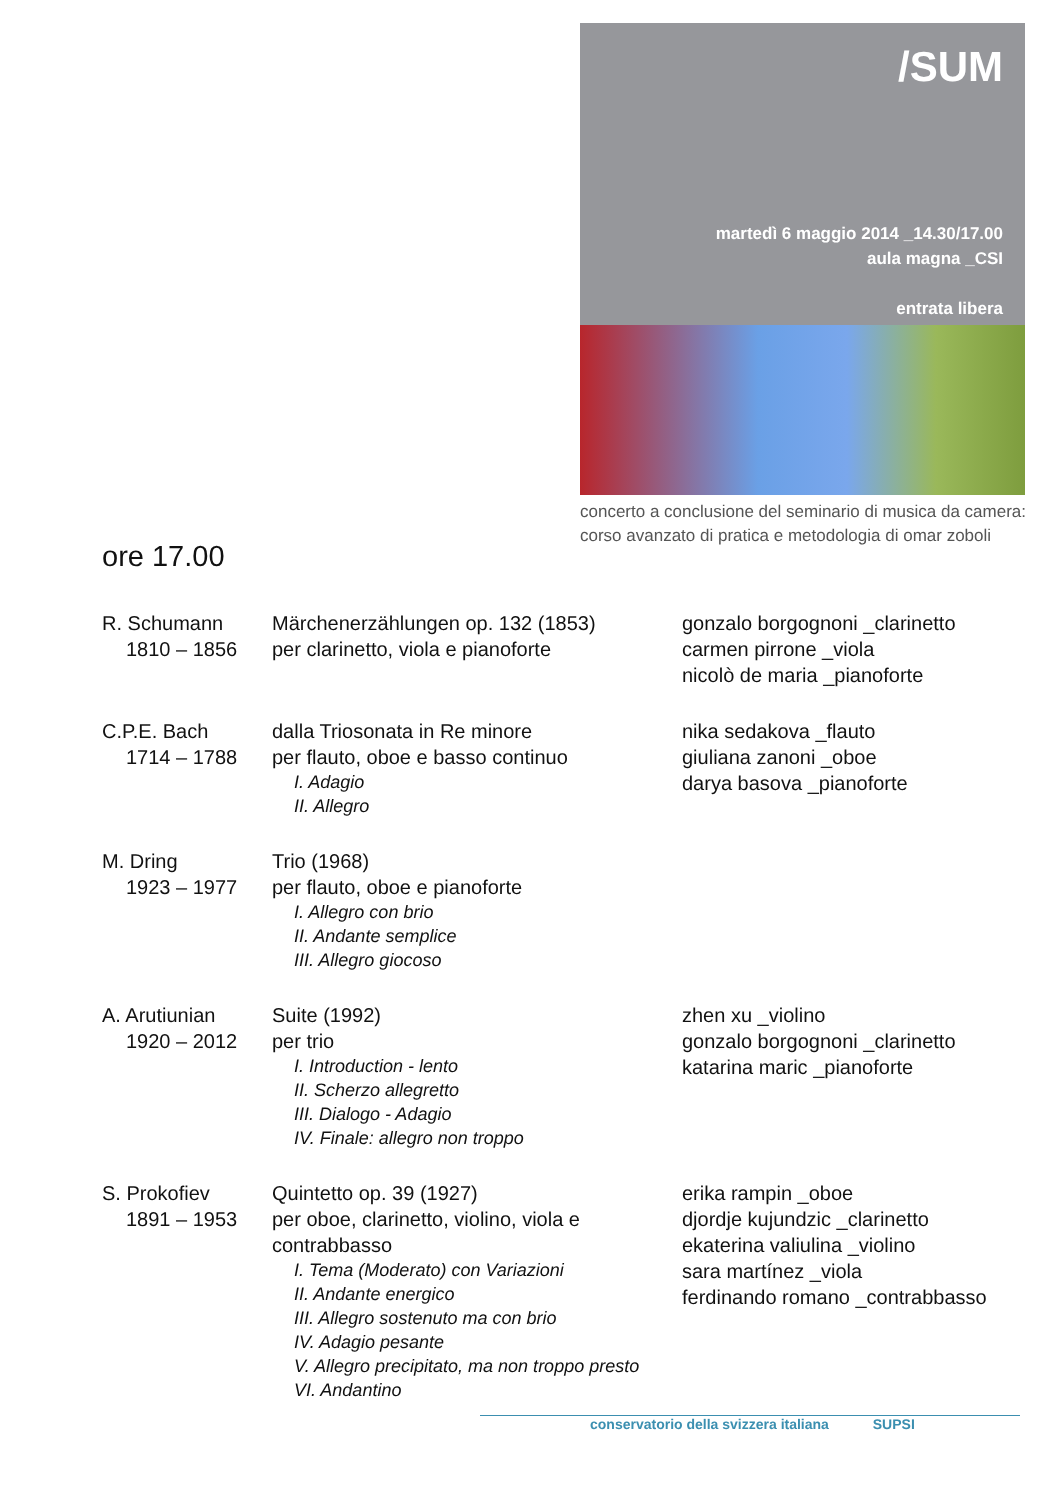/SUM
martedì 6 maggio 2014 _14.30/17.00
aula magna _CSI
entrata libera
concerto a conclusione del seminario di musica da camera: corso avanzato di pratica e metodologia di omar zoboli
ore 17.00
R. Schumann
1810 – 1856
Märchenerzählungen op. 132 (1853)
per clarinetto, viola e pianoforte
gonzalo borgognoni _clarinetto
carmen pirrone _viola
nicolò de maria _pianoforte
C.P.E. Bach
1714 – 1788
dalla Triosonata in Re minore
per flauto, oboe e basso continuo
I. Adagio
II. Allegro
nika sedakova _flauto
giuliana zanoni _oboe
darya basova _pianoforte
M. Dring
1923 – 1977
Trio (1968)
per flauto, oboe e pianoforte
I. Allegro con brio
II. Andante semplice
III. Allegro giocoso
A. Arutiunian
1920 – 2012
Suite (1992)
per trio
I. Introduction - lento
II. Scherzo allegretto
III. Dialogo - Adagio
IV. Finale: allegro non troppo
zhen xu _violino
gonzalo borgognoni _clarinetto
katarina maric _pianoforte
S. Prokofiev
1891 – 1953
Quintetto op. 39 (1927)
per oboe, clarinetto, violino, viola e contrabbasso
I. Tema (Moderato) con Variazioni
II. Andante energico
III. Allegro sostenuto ma con brio
IV. Adagio pesante
V. Allegro precipitato, ma non troppo presto
VI. Andantino
erika rampin _oboe
djordje kujundzic _clarinetto
ekaterina valiulina _violino
sara martínez _viola
ferdinando romano _contrabbasso
conservatorio della svizzera italiana SUPSI